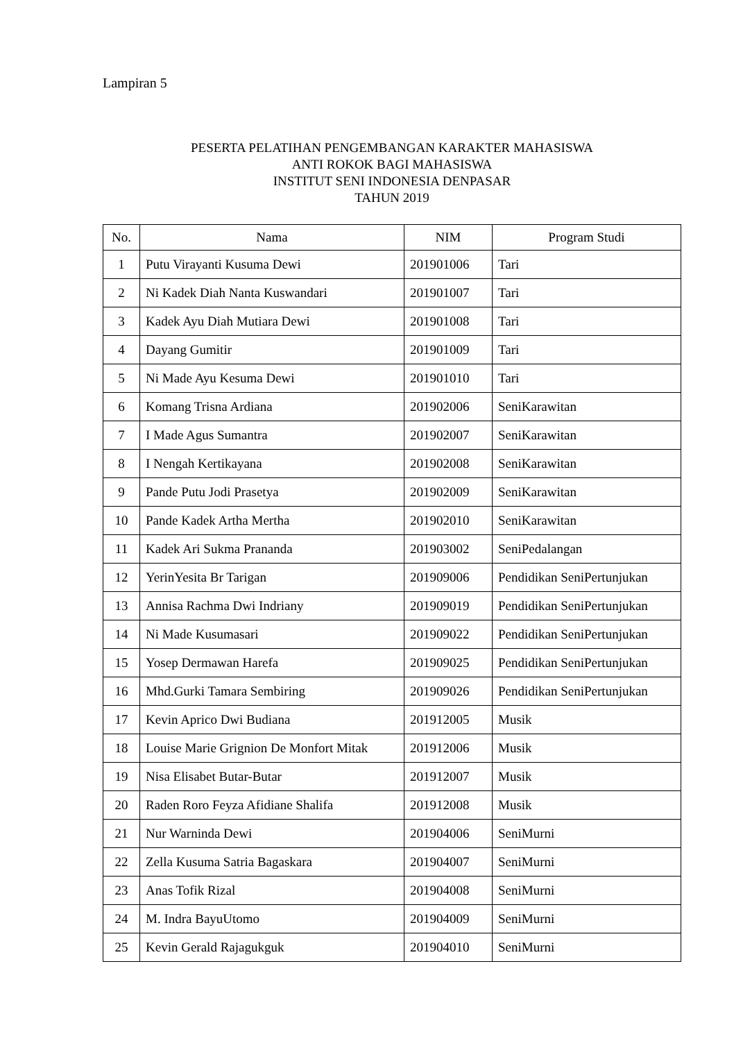Lampiran 5
PESERTA PELATIHAN PENGEMBANGAN KARAKTER MAHASISWA
ANTI ROKOK BAGI MAHASISWA
INSTITUT SENI INDONESIA DENPASAR
TAHUN 2019
| No. | Nama | NIM | Program Studi |
| --- | --- | --- | --- |
| 1 | Putu Virayanti Kusuma Dewi | 201901006 | Tari |
| 2 | Ni Kadek Diah Nanta Kuswandari | 201901007 | Tari |
| 3 | Kadek Ayu Diah Mutiara Dewi | 201901008 | Tari |
| 4 | Dayang Gumitir | 201901009 | Tari |
| 5 | Ni Made Ayu Kesuma Dewi | 201901010 | Tari |
| 6 | Komang Trisna Ardiana | 201902006 | SeniKarawitan |
| 7 | I Made Agus Sumantra | 201902007 | SeniKarawitan |
| 8 | I Nengah Kertikayana | 201902008 | SeniKarawitan |
| 9 | Pande Putu Jodi Prasetya | 201902009 | SeniKarawitan |
| 10 | Pande Kadek Artha Mertha | 201902010 | SeniKarawitan |
| 11 | Kadek Ari Sukma Prananda | 201903002 | SeniPedalangan |
| 12 | YerinYesita Br Tarigan | 201909006 | Pendidikan SeniPertunjukan |
| 13 | Annisa Rachma Dwi Indriany | 201909019 | Pendidikan SeniPertunjukan |
| 14 | Ni Made Kusumasari | 201909022 | Pendidikan SeniPertunjukan |
| 15 | Yosep Dermawan Harefa | 201909025 | Pendidikan SeniPertunjukan |
| 16 | Mhd.Gurki Tamara Sembiring | 201909026 | Pendidikan SeniPertunjukan |
| 17 | Kevin Aprico Dwi Budiana | 201912005 | Musik |
| 18 | Louise Marie Grignion De Monfort Mitak | 201912006 | Musik |
| 19 | Nisa Elisabet Butar-Butar | 201912007 | Musik |
| 20 | Raden Roro Feyza Afidiane Shalifa | 201912008 | Musik |
| 21 | Nur Warninda Dewi | 201904006 | SeniMurni |
| 22 | Zella Kusuma Satria Bagaskara | 201904007 | SeniMurni |
| 23 | Anas Tofik Rizal | 201904008 | SeniMurni |
| 24 | M. Indra BayuUtomo | 201904009 | SeniMurni |
| 25 | Kevin Gerald Rajagukguk | 201904010 | SeniMurni |